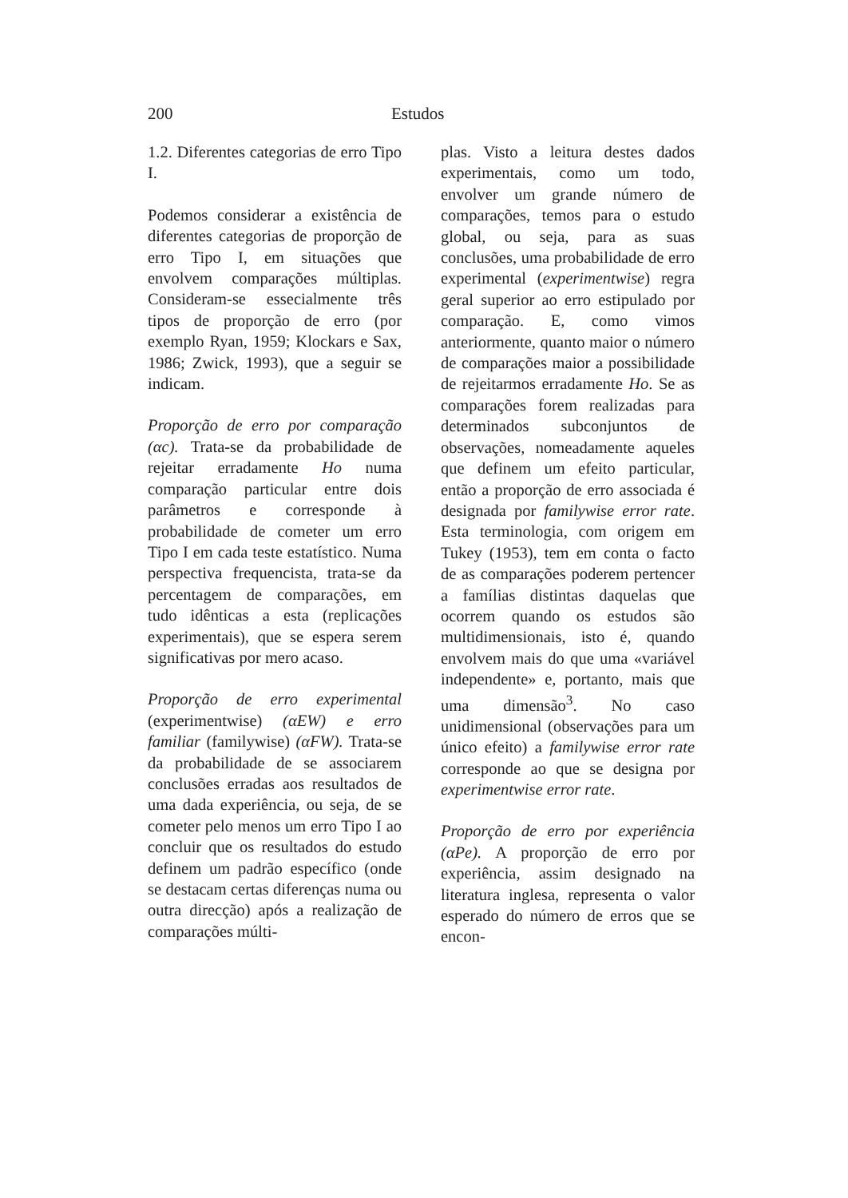200 Estudos
1.2. Diferentes categorias de erro Tipo I.
Podemos considerar a existência de diferentes categorias de proporção de erro Tipo I, em situações que envolvem comparações múltiplas. Consideram-se essecialmente três tipos de proporção de erro (por exemplo Ryan, 1959; Klockars e Sax, 1986; Zwick, 1993), que a seguir se indicam.
Proporção de erro por comparação (αc). Trata-se da probabilidade de rejeitar erradamente Ho numa comparação particular entre dois parâmetros e corresponde à probabilidade de cometer um erro Tipo I em cada teste estatístico. Numa perspectiva frequencista, trata-se da percentagem de comparações, em tudo idênticas a esta (replicações experimentais), que se espera serem significativas por mero acaso.
Proporção de erro experimental (experimentwise) (αEW) e erro familiar (familywise) (αFW). Trata-se da probabilidade de se associarem conclusões erradas aos resultados de uma dada experiência, ou seja, de se cometer pelo menos um erro Tipo I ao concluir que os resultados do estudo definem um padrão específico (onde se destacam certas diferenças numa ou outra direcção) após a realização de comparações múlti-
plas. Visto a leitura destes dados experimentais, como um todo, envolver um grande número de comparações, temos para o estudo global, ou seja, para as suas conclusões, uma probabilidade de erro experimental (experimentwise) regra geral superior ao erro estipulado por comparação. E, como vimos anteriormente, quanto maior o número de comparações maior a possibilidade de rejeitarmos erradamente Ho. Se as comparações forem realizadas para determinados subconjuntos de observações, nomeadamente aqueles que definem um efeito particular, então a proporção de erro associada é designada por familywise error rate. Esta terminologia, com origem em Tukey (1953), tem em conta o facto de as comparações poderem pertencer a famílias distintas daquelas que ocorrem quando os estudos são multidimensionais, isto é, quando envolvem mais do que uma «variável independente» e, portanto, mais que uma dimensão<sup>3</sup>. No caso unidimensional (observações para um único efeito) a familywise error rate corresponde ao que se designa por experimentwise error rate.
Proporção de erro por experiência (αPe). A proporção de erro por experiência, assim designado na literatura inglesa, representa o valor esperado do número de erros que se encon-